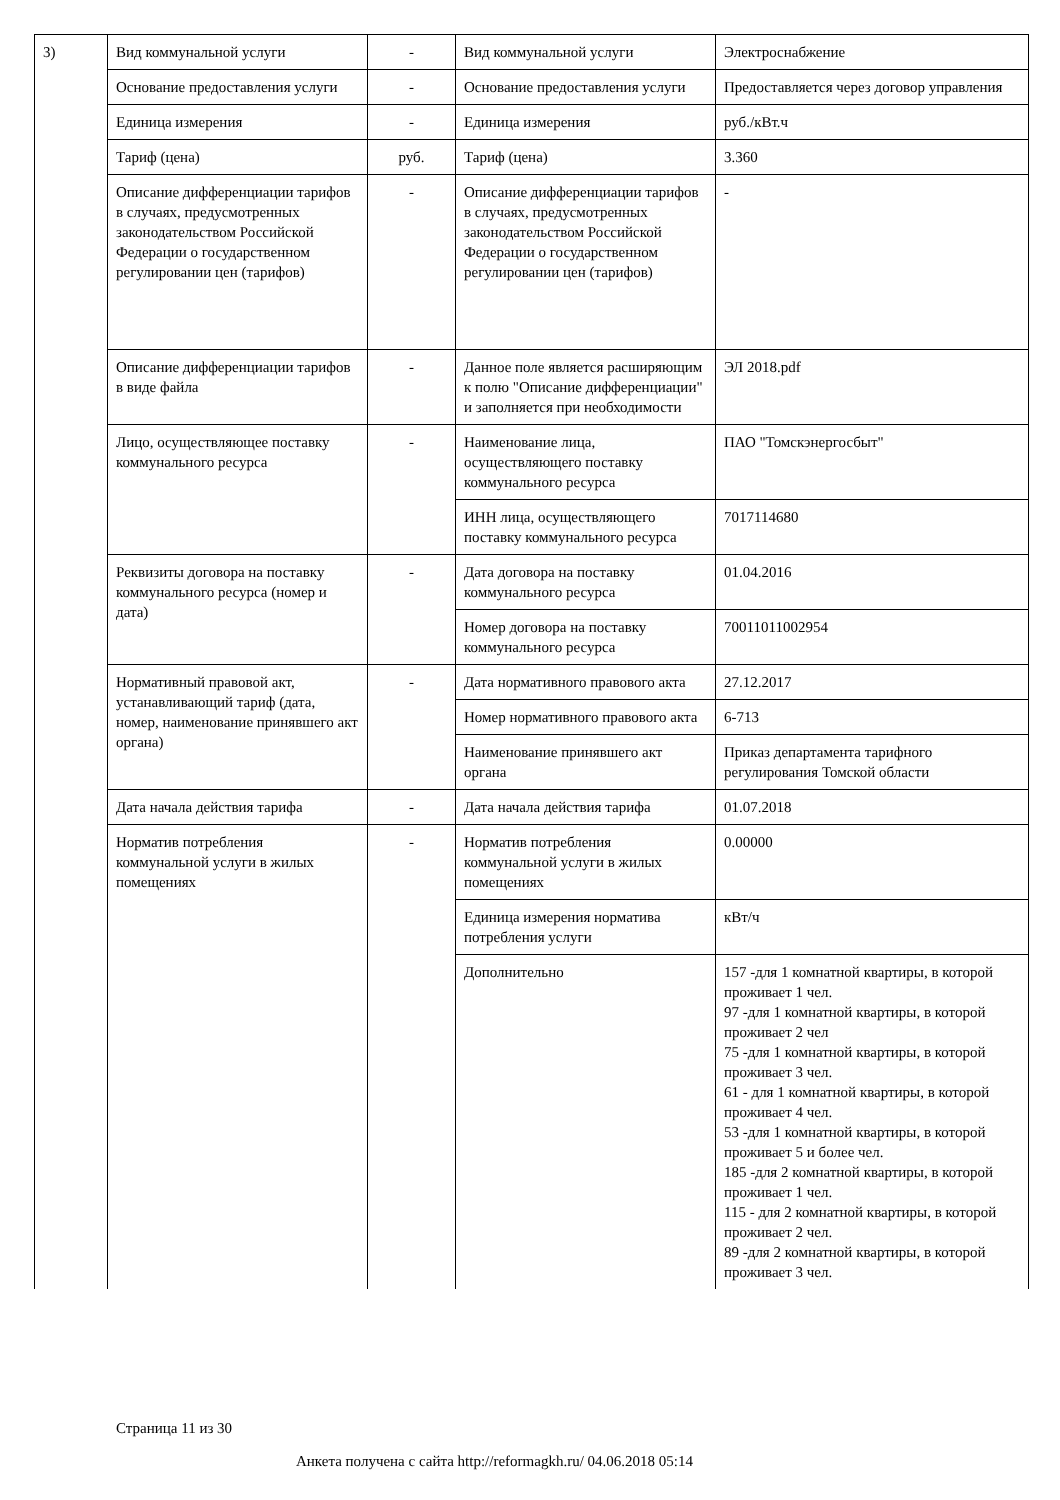| 3) | Вид коммунальной услуги | - | Вид коммунальной услуги | Электроснабжение |
| | Основание предоставления услуги | - | Основание предоставления услуги | Предоставляется через договор управления |
| | Единица измерения | - | Единица измерения | руб./кВт.ч |
| | Тариф (цена) | руб. | Тариф (цена) | 3.360 |
| | Описание дифференциации тарифов в случаях, предусмотренных законодательством Российской Федерации о государственном регулировании цен (тарифов) | - | Описание дифференциации тарифов в случаях, предусмотренных законодательством Российской Федерации о государственном регулировании цен (тарифов) | - |
| | Описание дифференциации тарифов в виде файла | - | Данное поле является расширяющим к полю "Описание дифференциации" и заполняется при необходимости | ЭЛ 2018.pdf |
| | Лицо, осуществляющее поставку коммунального ресурса | - | Наименование лица, осуществляющего поставку коммунального ресурса | ПАО "Томскэнергосбыт" |
| | | | ИНН лица, осуществляющего поставку коммунального ресурса | 7017114680 |
| | Реквизиты договора на поставку коммунального ресурса (номер и дата) | - | Дата договора на поставку коммунального ресурса | 01.04.2016 |
| | | | Номер договора на поставку коммунального ресурса | 70011011002954 |
| | Нормативный правовой акт, устанавливающий тариф (дата, номер, наименование принявшего акт органа) | - | Дата нормативного правового акта | 27.12.2017 |
| | | | Номер нормативного правового акта | 6-713 |
| | | | Наименование принявшего акт органа | Приказ департамента тарифного регулирования Томской области |
| | Дата начала действия тарифа | - | Дата начала действия тарифа | 01.07.2018 |
| | Норматив потребления коммунальной услуги в жилых помещениях | - | Норматив потребления коммунальной услуги в жилых помещениях | 0.00000 |
| | | | Единица измерения норматива потребления услуги | кВт/ч |
| | | | Дополнительно | 157 -для 1 комнатной квартиры, в которой проживает 1 чел. 97 -для 1 комнатной квартиры, в которой проживает 2 чел 75 -для 1 комнатной квартиры, в которой проживает 3 чел. 61 - для 1 комнатной квартиры, в которой проживает 4 чел. 53 -для 1 комнатной квартиры, в которой проживает 5 и более чел. 185 -для 2 комнатной квартиры, в которой проживает 1 чел. 115 - для 2 комнатной квартиры, в которой проживает 2 чел. 89 -для 2 комнатной квартиры, в которой проживает 3 чел. |
Страница 11 из 30
Анкета получена с сайта http://reformagkh.ru/ 04.06.2018 05:14